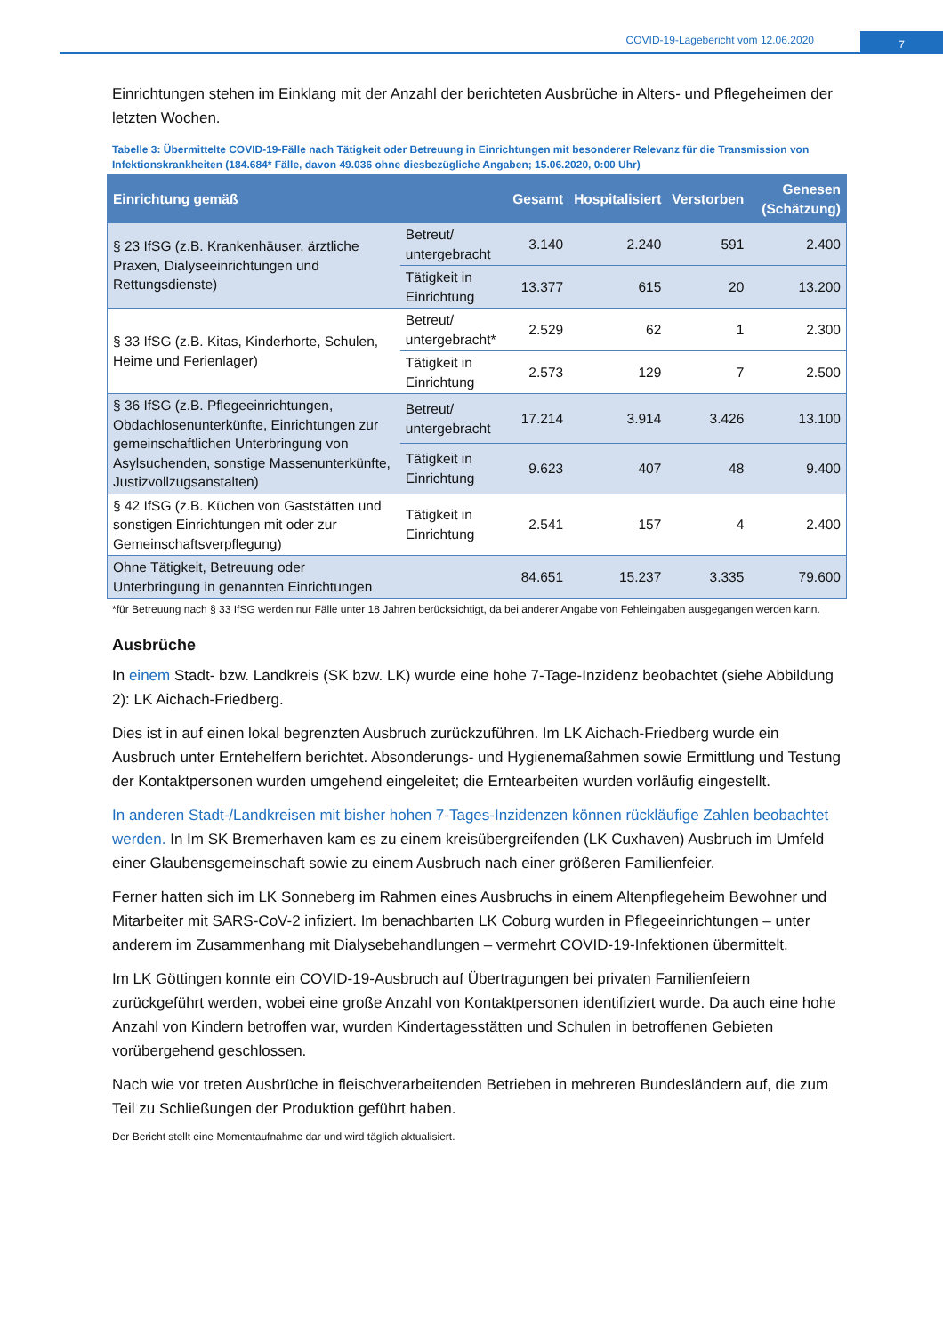COVID-19-Lagebericht vom 12.06.2020
7
Einrichtungen stehen im Einklang mit der Anzahl der berichteten Ausbrüche in Alters- und Pflegeheimen der letzten Wochen.
Tabelle 3: Übermittelte COVID-19-Fälle nach Tätigkeit oder Betreuung in Einrichtungen mit besonderer Relevanz für die Transmission von Infektionskrankheiten (184.684* Fälle, davon 49.036 ohne diesbezügliche Angaben; 15.06.2020, 0:00 Uhr)
| Einrichtung gemäß | | Gesamt | Hospitalisiert | Verstorben | Genesen (Schätzung) |
| --- | --- | --- | --- | --- | --- |
| § 23 IfSG (z.B. Krankenhäuser, ärztliche Praxen, Dialyseeinrichtungen und Rettungsdienste) | Betreut/ untergebracht | 3.140 | 2.240 | 591 | 2.400 |
| | Tätigkeit in Einrichtung | 13.377 | 615 | 20 | 13.200 |
| § 33 IfSG (z.B. Kitas, Kinderhorte, Schulen, Heime und Ferienlager) | Betreut/ untergebracht* | 2.529 | 62 | 1 | 2.300 |
| | Tätigkeit in Einrichtung | 2.573 | 129 | 7 | 2.500 |
| § 36 IfSG (z.B. Pflegeeinrichtungen, Obdachlosenunterkünfte, Einrichtungen zur gemeinschaftlichen Unterbringung von Asylsuchenden, sonstige Massenunterkünfte, Justizvollzugsanstalten) | Betreut/ untergebracht | 17.214 | 3.914 | 3.426 | 13.100 |
| | Tätigkeit in Einrichtung | 9.623 | 407 | 48 | 9.400 |
| § 42 IfSG (z.B. Küchen von Gaststätten und sonstigen Einrichtungen mit oder zur Gemeinschaftsverpflegung) | Tätigkeit in Einrichtung | 2.541 | 157 | 4 | 2.400 |
| Ohne Tätigkeit, Betreuung oder Unterbringung in genannten Einrichtungen | | 84.651 | 15.237 | 3.335 | 79.600 |
*für Betreuung nach § 33 IfSG werden nur Fälle unter 18 Jahren berücksichtigt, da bei anderer Angabe von Fehleingaben ausgegangen werden kann.
Ausbrüche
In einem Stadt- bzw. Landkreis (SK bzw. LK) wurde eine hohe 7-Tage-Inzidenz beobachtet (siehe Abbildung 2): LK Aichach-Friedberg.
Dies ist in auf einen lokal begrenzten Ausbruch zurückzuführen. Im LK Aichach-Friedberg wurde ein Ausbruch unter Erntehelfern berichtet. Absonderungs- und Hygienemaßahmen sowie Ermittlung und Testung der Kontaktpersonen wurden umgehend eingeleitet; die Erntearbeiten wurden vorläufig eingestellt.
In anderen Stadt-/Landkreisen mit bisher hohen 7-Tages-Inzidenzen können rückläufige Zahlen beobachtet werden. In Im SK Bremerhaven kam es zu einem kreisübergreifenden (LK Cuxhaven) Ausbruch im Umfeld einer Glaubensgemeinschaft sowie zu einem Ausbruch nach einer größeren Familienfeier.
Ferner hatten sich im LK Sonneberg im Rahmen eines Ausbruchs in einem Altenpflegeheim Bewohner und Mitarbeiter mit SARS-CoV-2 infiziert. Im benachbarten LK Coburg wurden in Pflegeeinrichtungen – unter anderem im Zusammenhang mit Dialysebehandlungen – vermehrt COVID-19-Infektionen übermittelt.
Im LK Göttingen konnte ein COVID-19-Ausbruch auf Übertragungen bei privaten Familienfeiern zurückgeführt werden, wobei eine große Anzahl von Kontaktpersonen identifiziert wurde. Da auch eine hohe Anzahl von Kindern betroffen war, wurden Kindertagesstätten und Schulen in betroffenen Gebieten vorübergehend geschlossen.
Nach wie vor treten Ausbrüche in fleischverarbeitenden Betrieben in mehreren Bundesländern auf, die zum Teil zu Schließungen der Produktion geführt haben.
Der Bericht stellt eine Momentaufnahme dar und wird täglich aktualisiert.